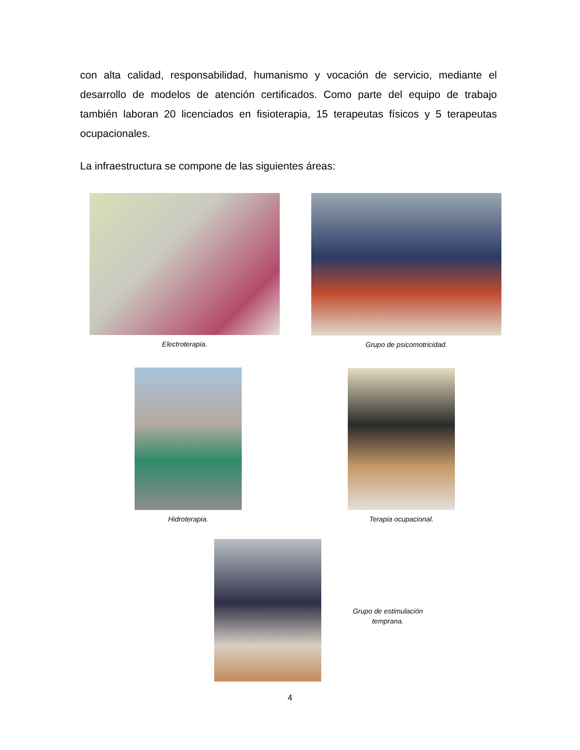con alta calidad, responsabilidad, humanismo y vocación de servicio, mediante el desarrollo de modelos de atención certificados. Como parte del equipo de trabajo también laboran 20 licenciados en fisioterapia, 15 terapeutas físicos y 5 terapeutas ocupacionales.
La infraestructura se compone de las siguientes áreas:
Electroterapia. Grupo de psicomotricidad.
Hidroterapia. Terapia ocupacional.
Grupo de estimulación temprana.
4